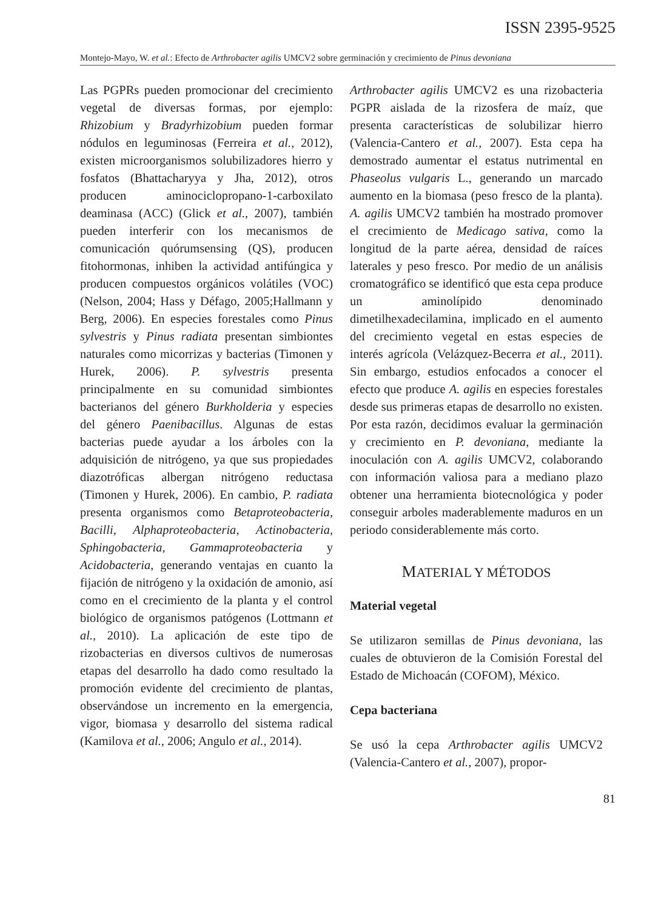ISSN 2395-9525
Montejo-Mayo, W. et al.: Efecto de Arthrobacter agilis UMCV2 sobre germinación y crecimiento de Pinus devoniana
Las PGPRs pueden promocionar del crecimiento vegetal de diversas formas, por ejemplo: Rhizobium y Bradyrhizobium pueden formar nódulos en leguminosas (Ferreira et al., 2012), existen microorganismos solubilizadores hierro y fosfatos (Bhattacharyya y Jha, 2012), otros producen aminociclopropano-1-carboxilato deaminasa (ACC) (Glick et al., 2007), también pueden interferir con los mecanismos de comunicación quórumsensing (QS), producen fitohormonas, inhiben la actividad antifúngica y producen compuestos orgánicos volátiles (VOC) (Nelson, 2004; Hass y Défago, 2005;Hallmann y Berg, 2006). En especies forestales como Pinus sylvestris y Pinus radiata presentan simbiontes naturales como micorrizas y bacterias (Timonen y Hurek, 2006). P. sylvestris presenta principalmente en su comunidad simbiontes bacterianos del género Burkholderia y especies del género Paenibacillus. Algunas de estas bacterias puede ayudar a los árboles con la adquisición de nitrógeno, ya que sus propiedades diazotróficas albergan nitrógeno reductasa (Timonen y Hurek, 2006). En cambio, P. radiata presenta organismos como Betaproteobacteria, Bacilli, Alphaproteobacteria, Actinobacteria, Sphingobacteria, Gammaproteobacteria y Acidobacteria, generando ventajas en cuanto la fijación de nitrógeno y la oxidación de amonio, así como en el crecimiento de la planta y el control biológico de organismos patógenos (Lottmann et al., 2010). La aplicación de este tipo de rizobacterias en diversos cultivos de numerosas etapas del desarrollo ha dado como resultado la promoción evidente del crecimiento de plantas, observándose un incremento en la emergencia, vigor, biomasa y desarrollo del sistema radical (Kamilova et al., 2006; Angulo et al., 2014).
Arthrobacter agilis UMCV2 es una rizobacteria PGPR aislada de la rizosfera de maíz, que presenta características de solubilizar hierro (Valencia-Cantero et al., 2007). Esta cepa ha demostrado aumentar el estatus nutrimental en Phaseolus vulgaris L., generando un marcado aumento en la biomasa (peso fresco de la planta). A. agilis UMCV2 también ha mostrado promover el crecimiento de Medicago sativa, como la longitud de la parte aérea, densidad de raíces laterales y peso fresco. Por medio de un análisis cromatográfico se identificó que esta cepa produce un aminolípido denominado dimetilhexadecilamina, implicado en el aumento del crecimiento vegetal en estas especies de interés agrícola (Velázquez-Becerra et al., 2011). Sin embargo, estudios enfocados a conocer el efecto que produce A. agilis en especies forestales desde sus primeras etapas de desarrollo no existen. Por esta razón, decidimos evaluar la germinación y crecimiento en P. devoniana, mediante la inoculación con A. agilis UMCV2, colaborando con información valiosa para a mediano plazo obtener una herramienta biotecnológica y poder conseguir arboles maderablemente maduros en un periodo considerablemente más corto.
MATERIAL Y MÉTODOS
Material vegetal
Se utilizaron semillas de Pinus devoniana, las cuales de obtuvieron de la Comisión Forestal del Estado de Michoacán (COFOM), México.
Cepa bacteriana
Se usó la cepa Arthrobacter agilis UMCV2 (Valencia-Cantero et al., 2007), propor-
81